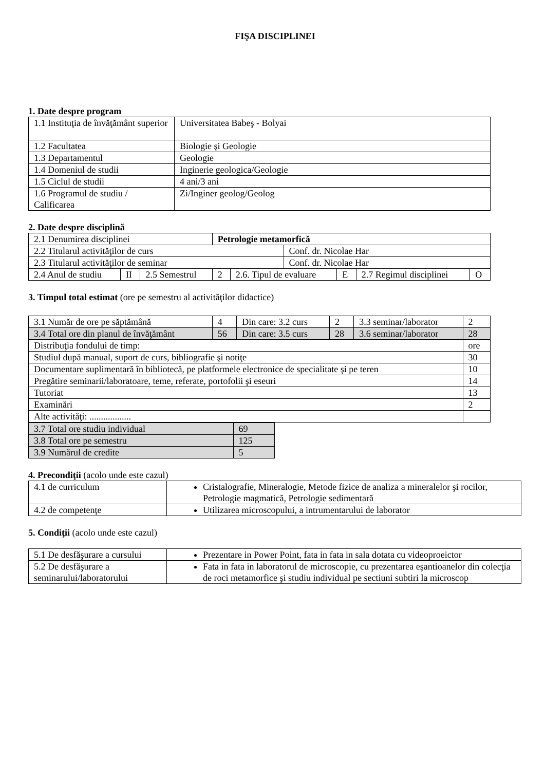FIŞA DISCIPLINEI
1. Date despre program
| 1.1 Instituţia de învăţământ superior | Universitatea Babeş - Bolyai |
| 1.2 Facultatea | Biologie şi Geologie |
| 1.3 Departamentul | Geologie |
| 1.4 Domeniul de studii | Inginerie geologica/Geologie |
| 1.5 Ciclul de studii | 4 ani/3 ani |
| 1.6 Programul de studiu / Calificarea | Zi/Inginer geolog/Geolog |
2. Date despre disciplină
| 2.1 Denumirea disciplinei | | | Petrologie metamorfică | | | | | |
| 2.2 Titularul activităţilor de curs | | | | | Conf. dr. Nicolae Har | | | |
| 2.3 Titularul activităţilor de seminar | | | | | Conf. dr. Nicolae Har | | | |
| 2.4 Anul de studiu | II | 2.5 Semestrul | 2 | 2.6. Tipul de evaluare | | E | 2.7 Regimul disciplinei | O |
3. Timpul total estimat (ore pe semestru al activităţilor didactice)
| 3.1 Număr de ore pe săptămână | 4 | Din care: 3.2 curs | 2 | 3.3 seminar/laborator | 2 |
| 3.4 Total ore din planul de învăţământ | 56 | Din care: 3.5 curs | 28 | 3.6 seminar/laborator | 28 |
| Distribuţia fondului de timp: | | | | | ore |
| Studiul după manual, suport de curs, bibliografie şi notiţe | | | | | 30 |
| Documentare suplimentară în bibliotecă, pe platformele electronice de specialitate şi pe teren | | | | | 10 |
| Pregătire seminarii/laboratoare, teme, referate, portofolii şi eseuri | | | | | 14 |
| Tutoriat | | | | | 13 |
| Examinări | | | | | 2 |
| Alte activităţi: .................. | | | | | |
| 3.7 Total ore studiu individual | 69 |
| 3.8 Total ore pe semestru | 125 |
| 3.9 Numărul de credite | 5 |
4. Precondiţii (acolo unde este cazul)
| 4.1 de curriculum | Cristalografie, Mineralogie, Metode fizice de analiza a mineralelor şi rocilor, Petrologie magmatică, Petrologie sedimentară |
| 4.2 de competenţe | Utilizarea microscopului, a intrumentarului de laborator |
5. Condiţii (acolo unde este cazul)
| 5.1 De desfăşurare a cursului | Prezentare in Power Point, fata in fata in sala dotata cu videoproeictor |
| 5.2 De desfăşurare a seminarului/laboratorului | Fata in fata in laboratorul de microscopie, cu prezentarea eşantioanelor din colecţia de roci metamorfice şi studiu individual pe sectiuni subtiri la microscop |